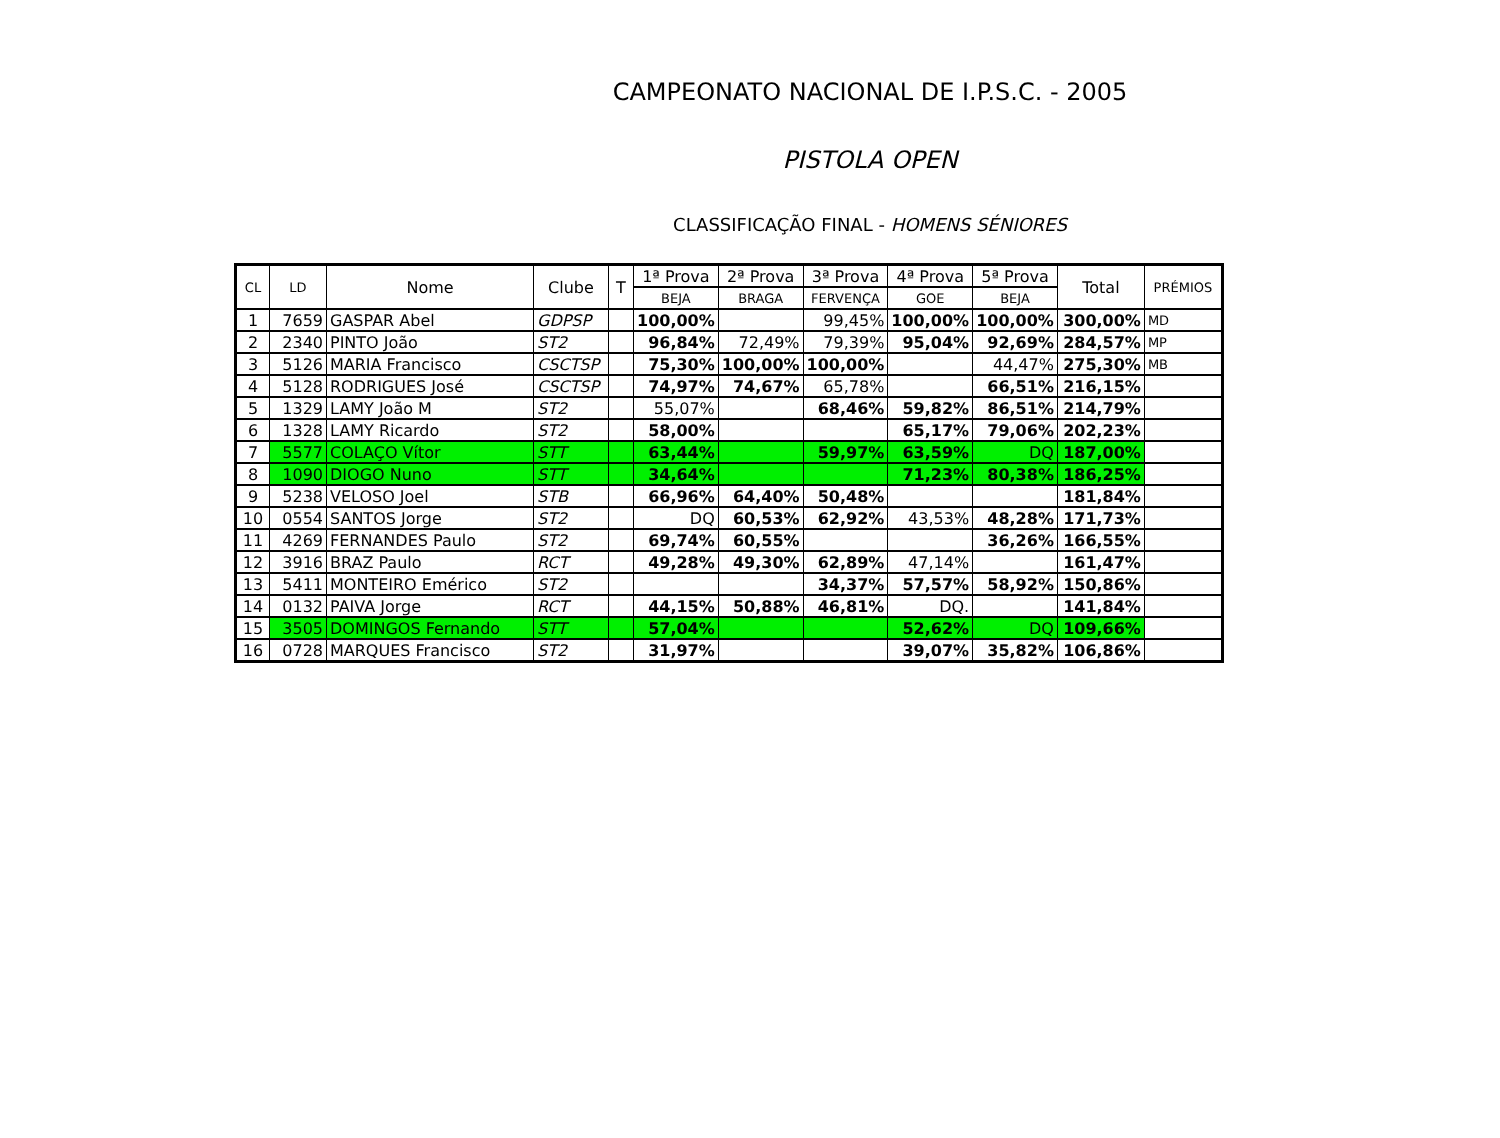CAMPEONATO NACIONAL DE I.P.S.C. - 2005
PISTOLA OPEN
CLASSIFICAÇÃO FINAL - HOMENS SÉNIORES
| CL | LD | Nome | Clube | T | 1ª Prova | 2ª Prova | 3ª Prova | 4ª Prova | 5ª Prova | Total | PRÉMIOS |
| --- | --- | --- | --- | --- | --- | --- | --- | --- | --- | --- | --- |
| | | | | | BEJA | BRAGA | FERVENÇA | GOE | BEJA | | |
| 1 | 7659 | GASPAR Abel | GDPSP | | 100,00% | | 99,45% | 100,00% | 100,00% | 300,00% | MD |
| 2 | 2340 | PINTO João | ST2 | | 96,84% | 72,49% | 79,39% | 95,04% | 92,69% | 284,57% | MP |
| 3 | 5126 | MARIA Francisco | CSCTSP | | 75,30% | 100,00% | 100,00% | | 44,47% | 275,30% | MB |
| 4 | 5128 | RODRIGUES José | CSCTSP | | 74,97% | 74,67% | 65,78% | | 66,51% | 216,15% | |
| 5 | 1329 | LAMY João M | ST2 | | 55,07% | | 68,46% | 59,82% | 86,51% | 214,79% | |
| 6 | 1328 | LAMY Ricardo | ST2 | | 58,00% | | | 65,17% | 79,06% | 202,23% | |
| 7 | 5577 | COLAÇO Vítor | STT | | 63,44% | | 59,97% | 63,59% | DQ | 187,00% | |
| 8 | 1090 | DIOGO Nuno | STT | | 34,64% | | | 71,23% | 80,38% | 186,25% | |
| 9 | 5238 | VELOSO Joel | STB | | 66,96% | 64,40% | 50,48% | | | 181,84% | |
| 10 | 0554 | SANTOS Jorge | ST2 | | DQ | 60,53% | 62,92% | 43,53% | 48,28% | 171,73% | |
| 11 | 4269 | FERNANDES Paulo | ST2 | | 69,74% | 60,55% | | | 36,26% | 166,55% | |
| 12 | 3916 | BRAZ Paulo | RCT | | 49,28% | 49,30% | 62,89% | 47,14% | | 161,47% | |
| 13 | 5411 | MONTEIRO Emérico | ST2 | | | | 34,37% | 57,57% | 58,92% | 150,86% | |
| 14 | 0132 | PAIVA Jorge | RCT | | 44,15% | 50,88% | 46,81% | DQ. | | 141,84% | |
| 15 | 3505 | DOMINGOS Fernando | STT | | 57,04% | | | 52,62% | DQ | 109,66% | |
| 16 | 0728 | MARQUES Francisco | ST2 | | 31,97% | | | 39,07% | 35,82% | 106,86% | |